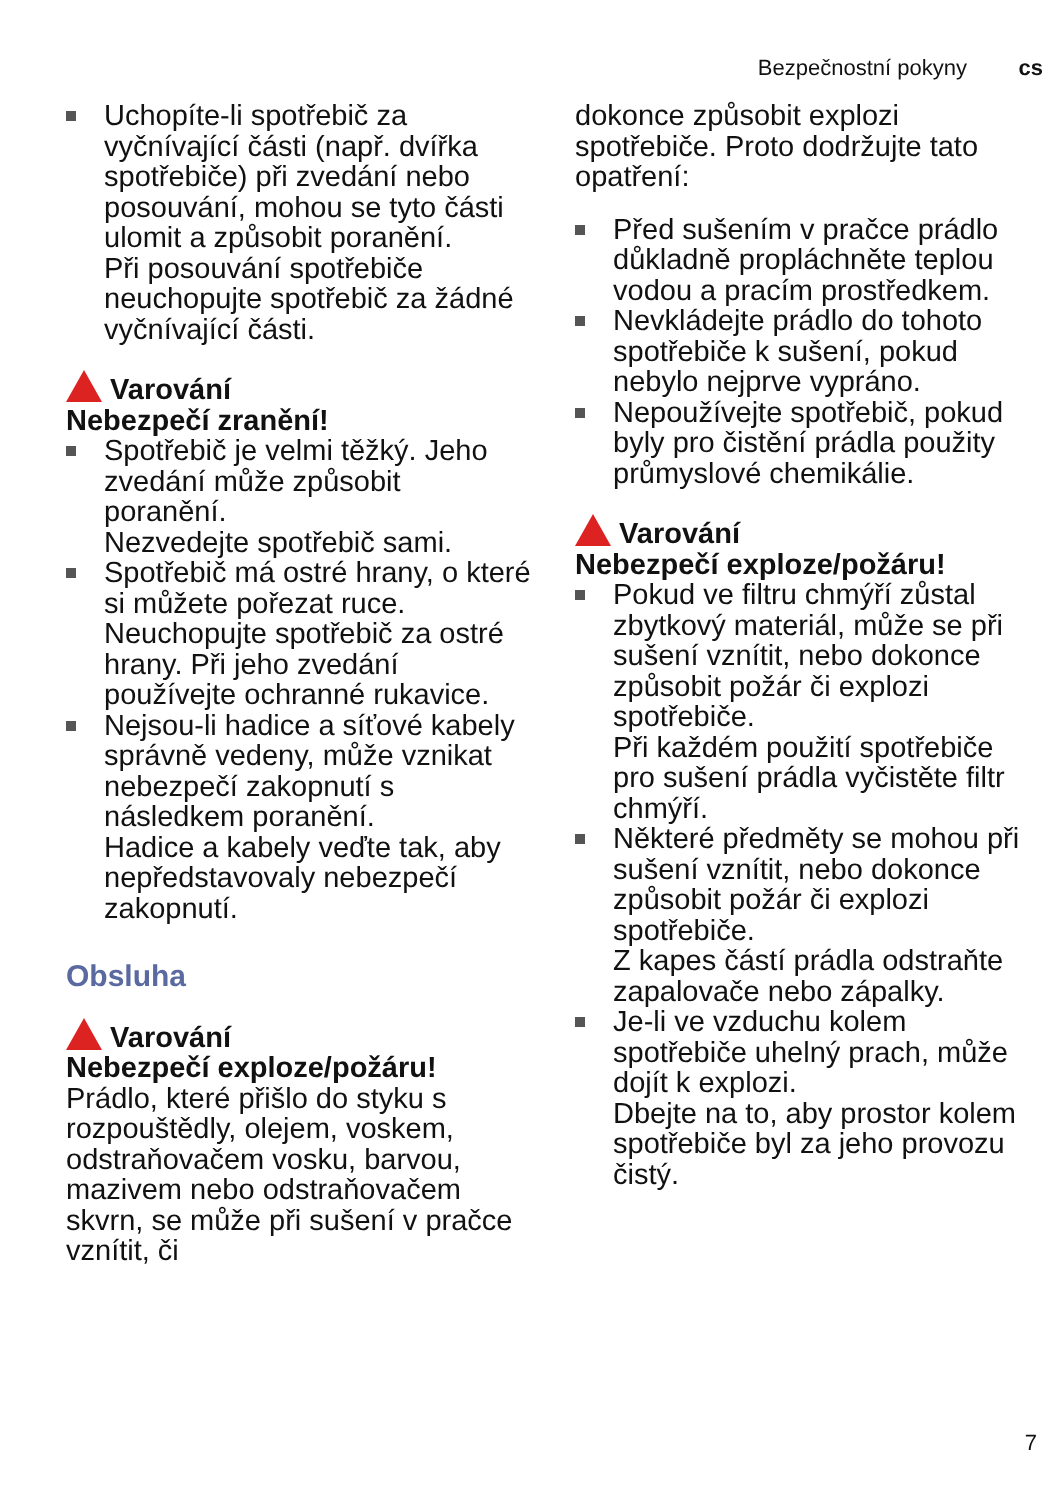Bezpečnostní pokyny cs
Uchopíte-li spotřebič za vyčnívající části (např. dvířka spotřebiče) při zvedání nebo posouvání, mohou se tyto části ulomit a způsobit poranění.
Při posouvání spotřebiče neuchopujte spotřebič za žádné vyčnívající části.
Varování
Nebezpečí zranění!
Spotřebič je velmi těžký. Jeho zvedání může způsobit poranění.
Nezvedejte spotřebič sami.
Spotřebič má ostré hrany, o které si můžete pořezat ruce.
Neuchopujte spotřebič za ostré hrany. Při jeho zvedání používejte ochranné rukavice.
Nejsou-li hadice a síťové kabely správně vedeny, může vznikat nebezpečí zakopnutí s následkem poranění.
Hadice a kabely veďte tak, aby nepředstavovaly nebezpečí zakopnutí.
Obsluha
Varování
Nebezpečí exploze/požáru!
Prádlo, které přišlo do styku s rozpouštědly, olejem, voskem, odstraňovačem vosku, barvou, mazivem nebo odstraňovačem skvrn, se může při sušení v pračce vznítit, či
dokonce způsobit explozi spotřebiče. Proto dodržujte tato opatření:
Před sušením v pračce prádlo důkladně propláchněte teplou vodou a pracím prostředkem.
Nevkládejte prádlo do tohoto spotřebiče k sušení, pokud nebylo nejprve vypráno.
Nepoužívejte spotřebič, pokud byly pro čistění prádla použity průmyslové chemikálie.
Varování
Nebezpečí exploze/požáru!
Pokud ve filtru chmýří zůstal zbytkový materiál, může se při sušení vznítit, nebo dokonce způsobit požár či explozi spotřebiče.
Při každém použití spotřebiče pro sušení prádla vyčistěte filtr chmýří.
Některé předměty se mohou při sušení vznítit, nebo dokonce způsobit požár či explozi spotřebiče.
Z kapes částí prádla odstraňte zapalovače nebo zápalky.
Je-li ve vzduchu kolem spotřebiče uhelný prach, může dojít k explozi.
Dbejte na to, aby prostor kolem spotřebiče byl za jeho provozu čistý.
7